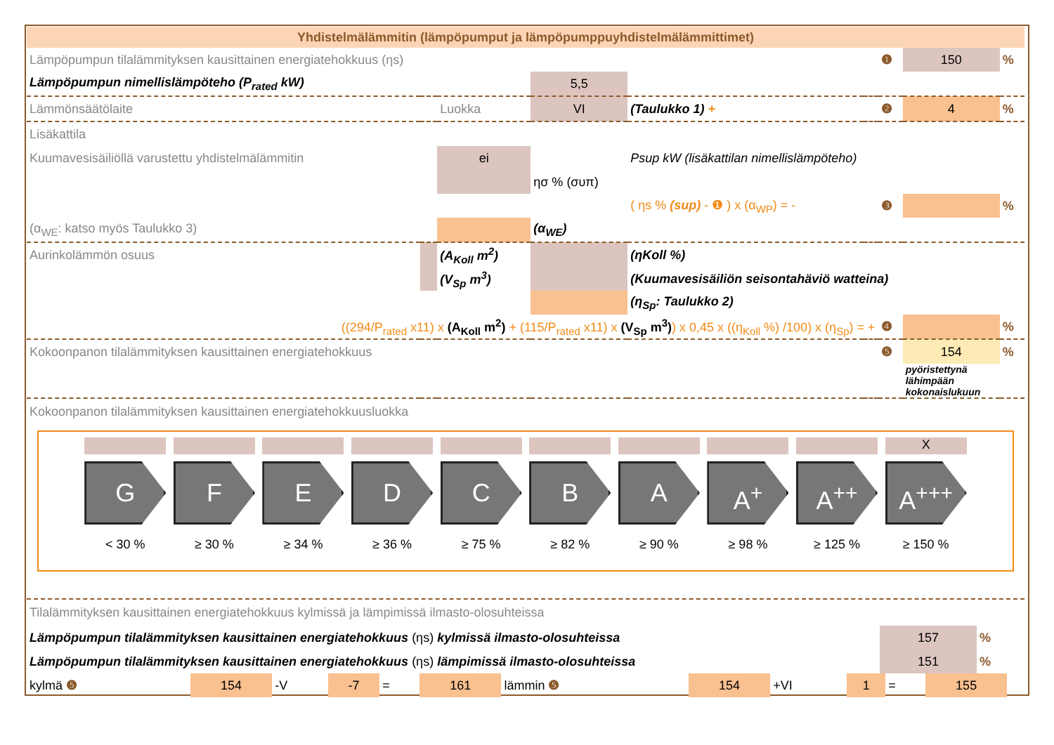Yhdistelmälämmitin (lämpöpumput ja lämpöpumppuyhdistelmälämmittimet)
| Lämpöpumpun tilalämmityksen kausittainen energiatehokkuus (ηs) | | | | | | ❶ | 150 | % |
| Lämpöpumpun nimellislämpöteho (P<sub>rated</sub> kW) | | | 5,5 | | | | | |
| Lämmönsäätölaite | | Luokka | VI | (Taulukko 1) + | | ❷ | 4 | % |
| Lisäkattila | | | | | | | | |
| Kuumavesisäiliöllä varustettu yhdistelmälämmitin | | ei | | Psup kW (lisäkattilan nimellislämpöteho) | | | | |
| | | | ησ % (συπ) | | | | | |
| | | | | ( ηs % (sup) - ❶ ) x (α<sub>WP</sub>) = - | | ❸ | | % |
| (α<sub>WE</sub>: katso myös Taulukko 3) | | | (α<sub>WE</sub>) | | | | | |
| Aurinkolämmön osuus | | (A<sub>Koll</sub> m<sup>2</sup>) | | (ηKoll %) | | | | |
| | | (V<sub>Sp</sub> m<sup>3</sup>) | | (Kuumavesisäiliön seisontahäviö watteina) | | | | |
| | | | | (η<sub>Sp</sub>: Taulukko 2) | | | | |
| ((294/P<sub>rated</sub> x11) x (A<sub>Koll</sub> m<sup>2</sup>) + (115/P<sub>rated</sub> x11) x (V<sub>Sp</sub> m<sup>3</sup>) ) x 0,45 x ((η<sub>Koll</sub> %) /100) x (η<sub>Sp</sub>) = + | | | | | | ❹ | | % |
| Kokoonpanon tilalämmityksen kausittainen energiatehokkuus | | | | | | ❺ | 154 | % |
| | | | | | | | pyöristettynä lähimpään kokonaislukuun | |
Kokoonpanon tilalämmityksen kausittainen energiatehokkuusluokka
G
< 30 %
F
≥ 30 %
E
≥ 34 %
D
≥ 36 %
C
≥ 75 %
B
≥ 82 %
A
≥ 90 %
A<sup>+</sup>
≥ 98 %
A<sup>++</sup>
≥ 125 %
X
A<sup>+++</sup>
≥ 150 %
Tilalämmityksen kausittainen energiatehokkuus kylmissä ja lämpimissä ilmasto-olosuhteissa
| Lämpöpumpun tilalämmityksen kausittainen energiatehokkuus (ηs) kylmissä ilmasto-olosuhteissa | 157 | % |
| Lämpöpumpun tilalämmityksen kausittainen energiatehokkuus (ηs) lämpimissä ilmasto-olosuhteissa | 151 | % |
| kylmä ❺ | 154 | -V | -7 | = | 161 | lämmin ❺ | 154 | +VI | 1 | = | 155 | |